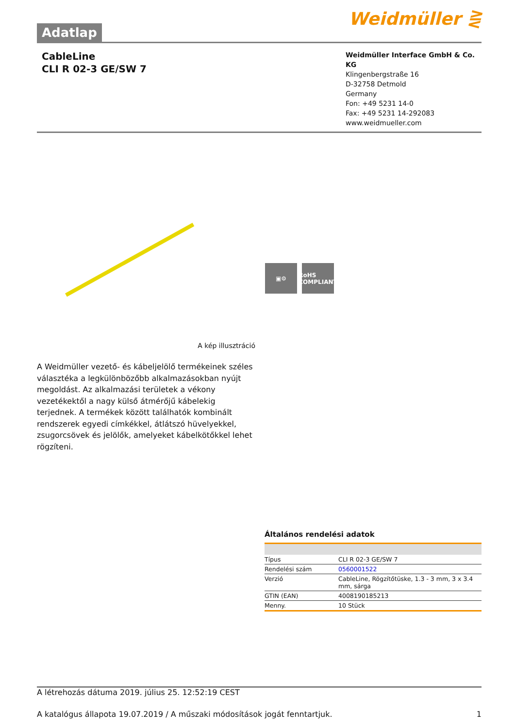Adatlap
Weidmüller ⋛
CableLine
CLI R 02-3 GE/SW 7
Weidmüller Interface GmbH & Co. KG
Klingenbergstraße 16
D-32758 Detmold
Germany
Fon: +49 5231 14-0
Fax: +49 5231 14-292083
www.weidmueller.com
A kép illusztráció
▣⚙ RoHS
COMPLIANT
A Weidmüller vezető- és kábeljelölő termékeinek széles választéka a legkülönbözőbb alkalmazásokban nyújt megoldást. Az alkalmazási területek a vékony vezetékektől a nagy külső átmérőjű kábelekig terjednek. A termékek között találhatók kombinált rendszerek egyedi címkékkel, átlátszó hüvelyekkel, zsugorcsövek és jelölők, amelyeket kábelkötőkkel lehet rögzíteni.
Általános rendelési adatok
| Típus | CLI R 02-3 GE/SW 7 |
| Rendelési szám | 0560001522 |
| Verzió | CableLine, Rögzítőtüske, 1.3 - 3 mm, 3 x 3.4 mm, sárga |
| GTIN (EAN) | 4008190185213 |
| Menny. | 10 Stück |
A létrehozás dátuma 2019. július 25. 12:52:19 CEST
A katalógus állapota 19.07.2019 / A műszaki módosítások jogát fenntartjuk. 1